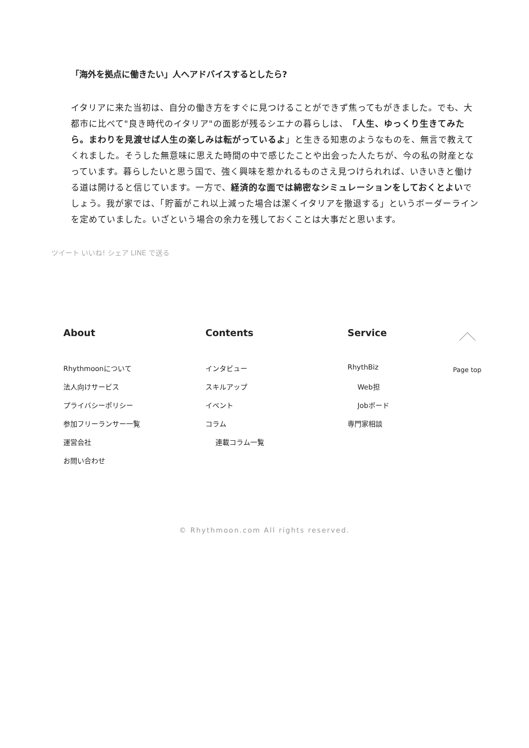「海外を拠点に働きたい」人へアドバイスするとしたら?
イタリアに来た当初は、自分の働き方をすぐに見つけることができず焦ってもがきました。でも、大都市に比べて"良き時代のイタリア"の面影が残るシエナの暮らしは、「人生、ゆっくり生きてみたら。まわりを見渡せば人生の楽しみは転がっているよ」と生きる知恵のようなものを、無言で教えてくれました。そうした無意味に思えた時間の中で感じたことや出会った人たちが、今の私の財産となっています。暮らしたいと思う国で、強く興味を惹かれるものさえ見つけられれば、いきいきと働ける道は開けると信じています。一方で、経済的な面では綿密なシミュレーションをしておくとよいでしょう。我が家では、「貯蓄がこれ以上減った場合は潔くイタリアを撤退する」というボーダーラインを定めていました。いざという場合の余力を残しておくことは大事だと思います。
ツイート いいね! シェア LINE で送る
About
Rhythmoonについて
法人向けサービス
プライバシーポリシー
参加フリーランサー一覧
運営会社
お問い合わせ
Contents
インタビュー
スキルアップ
イベント
コラム
連載コラム一覧
Service
RhythBiz
Web担
Jobボード
専門家相談
Page top
© Rhythmoon.com All rights reserved.